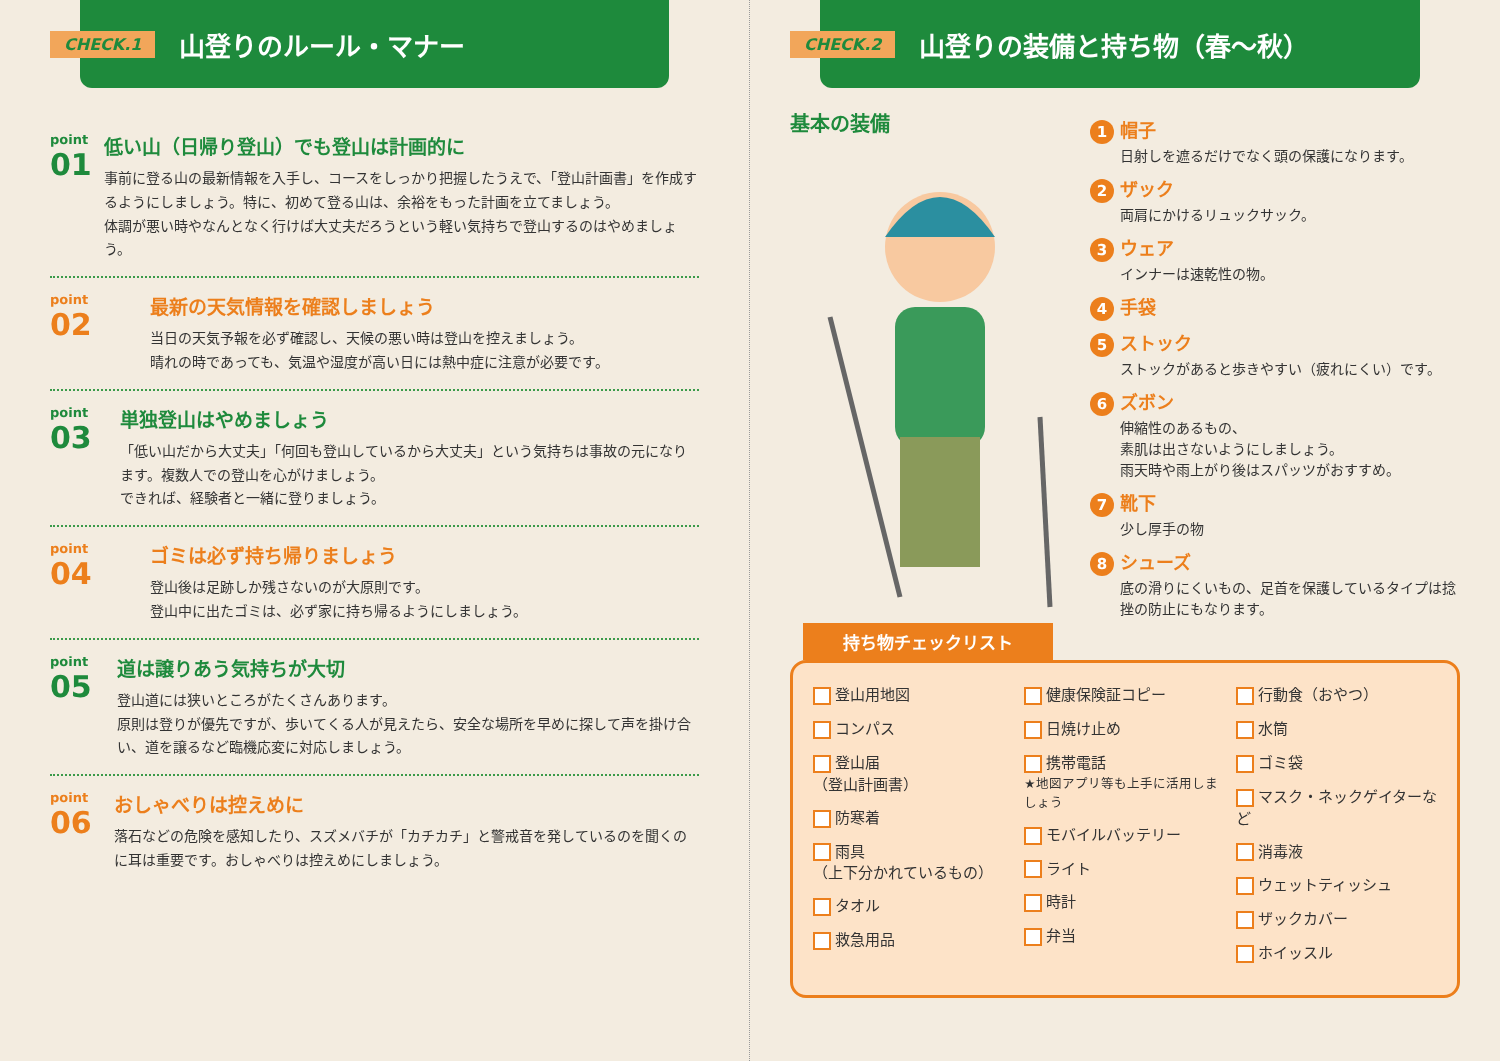CHECK.1 山登りのルール・マナー
point
01
低い山（日帰り登山）でも登山は計画的に
事前に登る山の最新情報を入手し、コースをしっかり把握したうえで、「登山計画書」を作成するようにしましょう。特に、初めて登る山は、余裕をもった計画を立てましょう。
体調が悪い時やなんとなく行けば大丈夫だろうという軽い気持ちで登山するのはやめましょう。
point
02
最新の天気情報を確認しましょう
当日の天気予報を必ず確認し、天候の悪い時は登山を控えましょう。
晴れの時であっても、気温や湿度が高い日には熱中症に注意が必要です。
point
03
単独登山はやめましょう
「低い山だから大丈夫」「何回も登山しているから大丈夫」という気持ちは事故の元になります。複数人での登山を心がけましょう。
できれば、経験者と一緒に登りましょう。
point
04
ゴミは必ず持ち帰りましょう
登山後は足跡しか残さないのが大原則です。
登山中に出たゴミは、必ず家に持ち帰るようにしましょう。
point
05
道は譲りあう気持ちが大切
登山道には狭いところがたくさんあります。
原則は登りが優先ですが、歩いてくる人が見えたら、安全な場所を早めに探して声を掛け合い、道を譲るなど臨機応変に対応しましょう。
point
06
おしゃべりは控えめに
落石などの危険を感知したり、スズメバチが「カチカチ」と警戒音を発しているのを聞くのに耳は重要です。おしゃべりは控えめにしましょう。
CHECK.2 山登りの装備と持ち物（春～秋）
基本の装備
1 帽子
日射しを遮るだけでなく頭の保護になります。
2 ザック
両肩にかけるリュックサック。
3 ウェア
インナーは速乾性の物。
4 手袋
5 ストック
ストックがあると歩きやすい（疲れにくい）です。
6 ズボン
伸縮性のあるもの、
素肌は出さないようにしましょう。
雨天時や雨上がり後はスパッツがおすすめ。
7 靴下
少し厚手の物
8 シューズ
底の滑りにくいもの、足首を保護しているタイプは捻挫の防止にもなります。
持ち物チェックリスト
登山用地図
コンパス
登山届
（登山計画書）
防寒着
雨具
（上下分かれているもの）
タオル
救急用品
健康保険証コピー
日焼け止め
携帯電話
★地図アプリ等も上手に活用しましょう
モバイルバッテリー
ライト
時計
弁当
行動食（おやつ）
水筒
ゴミ袋
マスク・ネックゲイターなど
消毒液
ウェットティッシュ
ザックカバー
ホイッスル